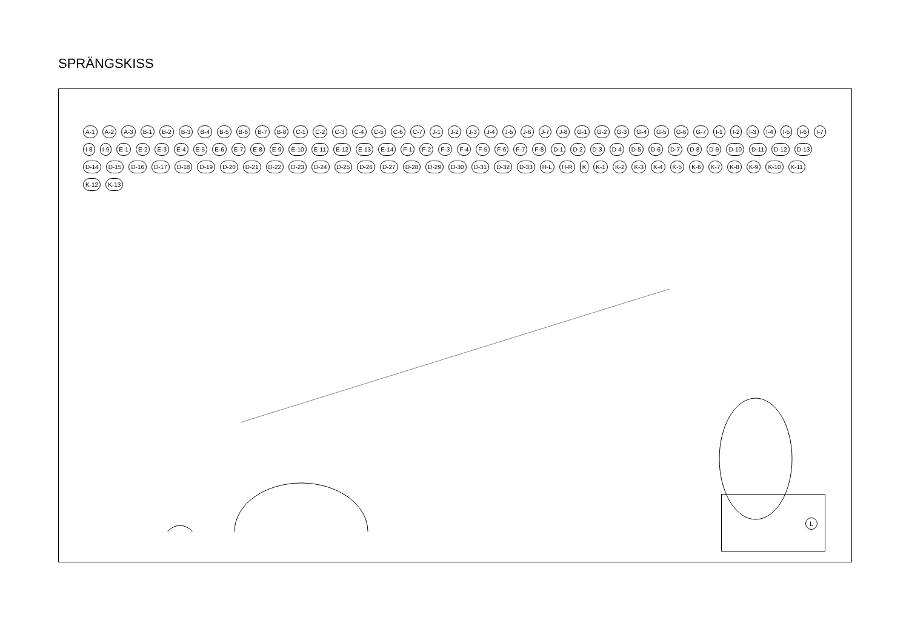SPRÄNGSKISS
A-1 A-2 A-3 B-1 B-2 B-3 B-4 B-5 B-6 B-7 B-8 C-1 C-2 C-3 C-4 C-5 C-6 C-7 J-1 J-2 J-3 J-4 J-5 J-6 J-7 J-8 G-1 G-2 G-3 G-4 G-5 G-6 G-7 I-1 I-2 I-3 I-4 I-5 I-6 I-7 I-8 I-9 E-1 E-2 E-3 E-4 E-5 E-6 E-7 E-8 E-9 E-10 E-11 E-12 E-13 E-14 F-1 F-2 F-3 F-4 F-5 F-6 F-7 F-8 D-1 D-2 D-3 D-4 D-5 D-6 D-7 D-8 D-9 D-10 D-11 D-12 D-13 D-14 D-15 D-16 D-17 D-18 D-19 D-20 D-21 D-22 D-23 D-24 D-25 D-26 D-27 D-28 D-29 D-30 D-31 D-32 D-33 H-L H-R K K-1 K-2 K-3 K-4 K-5 K-6 K-7 K-8 K-9 K-10 K-11 K-12 K-13
L